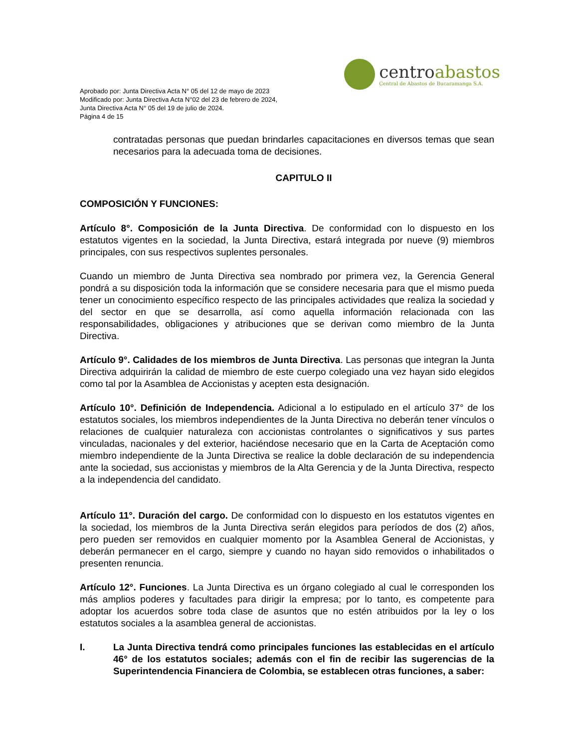Aprobado por: Junta Directiva Acta N° 05 del 12 de mayo de 2023
Modificado por: Junta Directiva Acta N°02 del 23 de febrero de 2024,
Junta Directiva Acta N° 05 del 19 de julio de 2024.
Página 4 de 15
centroabastos
Central de Abastos de Bucaramanga S.A.
contratadas personas que puedan brindarles capacitaciones en diversos temas que sean necesarios para la adecuada toma de decisiones.
CAPITULO II
COMPOSICIÓN Y FUNCIONES:
Artículo 8°. Composición de la Junta Directiva. De conformidad con lo dispuesto en los estatutos vigentes en la sociedad, la Junta Directiva, estará integrada por nueve (9) miembros principales, con sus respectivos suplentes personales.
Cuando un miembro de Junta Directiva sea nombrado por primera vez, la Gerencia General pondrá a su disposición toda la información que se considere necesaria para que el mismo pueda tener un conocimiento específico respecto de las principales actividades que realiza la sociedad y del sector en que se desarrolla, así como aquella información relacionada con las responsabilidades, obligaciones y atribuciones que se derivan como miembro de la Junta Directiva.
Artículo 9°. Calidades de los miembros de Junta Directiva. Las personas que integran la Junta Directiva adquirirán la calidad de miembro de este cuerpo colegiado una vez hayan sido elegidos como tal por la Asamblea de Accionistas y acepten esta designación.
Artículo 10°. Definición de Independencia. Adicional a lo estipulado en el artículo 37° de los estatutos sociales, los miembros independientes de la Junta Directiva no deberán tener vínculos o relaciones de cualquier naturaleza con accionistas controlantes o significativos y sus partes vinculadas, nacionales y del exterior, haciéndose necesario que en la Carta de Aceptación como miembro independiente de la Junta Directiva se realice la doble declaración de su independencia ante la sociedad, sus accionistas y miembros de la Alta Gerencia y de la Junta Directiva, respecto a la independencia del candidato.
Artículo 11°. Duración del cargo. De conformidad con lo dispuesto en los estatutos vigentes en la sociedad, los miembros de la Junta Directiva serán elegidos para períodos de dos (2) años, pero pueden ser removidos en cualquier momento por la Asamblea General de Accionistas, y deberán permanecer en el cargo, siempre y cuando no hayan sido removidos o inhabilitados o presenten renuncia.
Artículo 12°. Funciones. La Junta Directiva es un órgano colegiado al cual le corresponden los más amplios poderes y facultades para dirigir la empresa; por lo tanto, es competente para adoptar los acuerdos sobre toda clase de asuntos que no estén atribuidos por la ley o los estatutos sociales a la asamblea general de accionistas.
I. La Junta Directiva tendrá como principales funciones las establecidas en el artículo 46° de los estatutos sociales; además con el fin de recibir las sugerencias de la Superintendencia Financiera de Colombia, se establecen otras funciones, a saber: